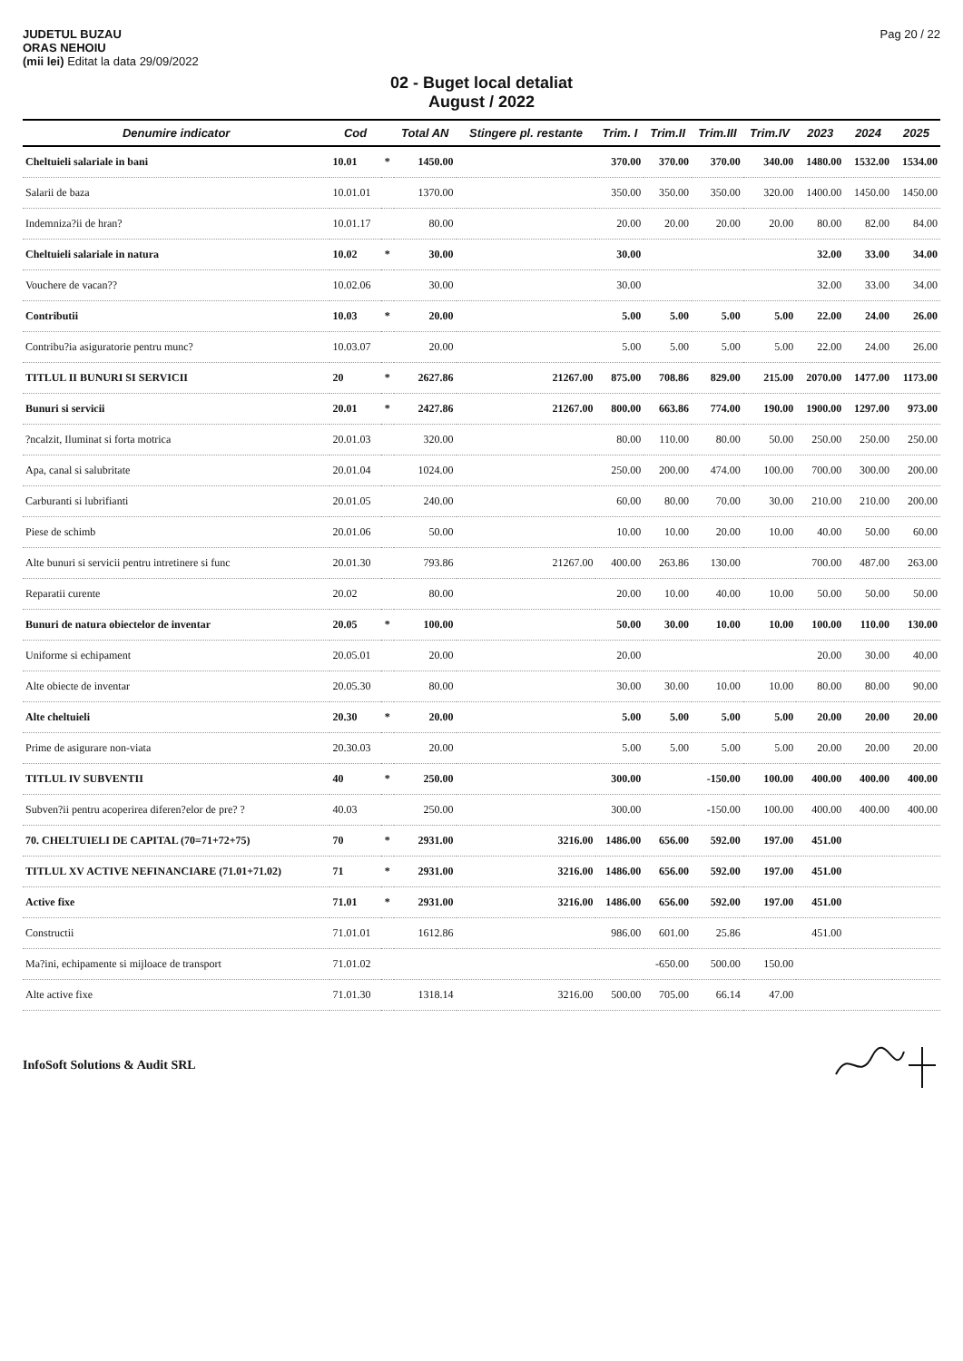JUDETUL BUZAU
ORAS NEHOIU
(mii lei) Editat la data 29/09/2022
Pag 20 / 22
02 - Buget local detaliat
August / 2022
| Denumire indicator | Cod | | Total AN | Stingere pl. restante | Trim. I | Trim.II | Trim.III | Trim.IV | 2023 | 2024 | 2025 |
| --- | --- | --- | --- | --- | --- | --- | --- | --- | --- | --- | --- |
| Cheltuieli salariale in bani | 10.01 | * | 1450.00 | | 370.00 | 370.00 | 370.00 | 340.00 | 1480.00 | 1532.00 | 1534.00 |
| Salarii de baza | 10.01.01 | | 1370.00 | | 350.00 | 350.00 | 350.00 | 320.00 | 1400.00 | 1450.00 | 1450.00 |
| Indemniza?ii de hran? | 10.01.17 | | 80.00 | | 20.00 | 20.00 | 20.00 | 20.00 | 80.00 | 82.00 | 84.00 |
| Cheltuieli salariale in natura | 10.02 | * | 30.00 | | 30.00 | | | | 32.00 | 33.00 | 34.00 |
| Vouchere de vacan?? | 10.02.06 | | 30.00 | | 30.00 | | | | 32.00 | 33.00 | 34.00 |
| Contributii | 10.03 | * | 20.00 | | 5.00 | 5.00 | 5.00 | 5.00 | 22.00 | 24.00 | 26.00 |
| Contribu?ia asiguratorie pentru munc? | 10.03.07 | | 20.00 | | 5.00 | 5.00 | 5.00 | 5.00 | 22.00 | 24.00 | 26.00 |
| TITLUL II BUNURI SI SERVICII | 20 | * | 2627.86 | 21267.00 | 875.00 | 708.86 | 829.00 | 215.00 | 2070.00 | 1477.00 | 1173.00 |
| Bunuri si servicii | 20.01 | * | 2427.86 | 21267.00 | 800.00 | 663.86 | 774.00 | 190.00 | 1900.00 | 1297.00 | 973.00 |
| ?ncalzit, Iluminat si forta motrica | 20.01.03 | | 320.00 | | 80.00 | 110.00 | 80.00 | 50.00 | 250.00 | 250.00 | 250.00 |
| Apa, canal si salubritate | 20.01.04 | | 1024.00 | | 250.00 | 200.00 | 474.00 | 100.00 | 700.00 | 300.00 | 200.00 |
| Carburanti si lubrifianti | 20.01.05 | | 240.00 | | 60.00 | 80.00 | 70.00 | 30.00 | 210.00 | 210.00 | 200.00 |
| Piese de schimb | 20.01.06 | | 50.00 | | 10.00 | 10.00 | 20.00 | 10.00 | 40.00 | 50.00 | 60.00 |
| Alte bunuri si servicii pentru intretinere si func | 20.01.30 | | 793.86 | 21267.00 | 400.00 | 263.86 | 130.00 | | 700.00 | 487.00 | 263.00 |
| Reparatii curente | 20.02 | | 80.00 | | 20.00 | 10.00 | 40.00 | 10.00 | 50.00 | 50.00 | 50.00 |
| Bunuri de natura obiectelor de inventar | 20.05 | * | 100.00 | | 50.00 | 30.00 | 10.00 | 10.00 | 100.00 | 110.00 | 130.00 |
| Uniforme si echipament | 20.05.01 | | 20.00 | | 20.00 | | | | 20.00 | 30.00 | 40.00 |
| Alte obiecte de inventar | 20.05.30 | | 80.00 | | 30.00 | 30.00 | 10.00 | 10.00 | 80.00 | 80.00 | 90.00 |
| Alte cheltuieli | 20.30 | * | 20.00 | | 5.00 | 5.00 | 5.00 | 5.00 | 20.00 | 20.00 | 20.00 |
| Prime de asigurare non-viata | 20.30.03 | | 20.00 | | 5.00 | 5.00 | 5.00 | 5.00 | 20.00 | 20.00 | 20.00 |
| TITLUL IV SUBVENTII | 40 | * | 250.00 | | 300.00 | | -150.00 | 100.00 | 400.00 | 400.00 | 400.00 |
| Subven?ii pentru acoperirea diferen?elor de pre? ? | 40.03 | | 250.00 | | 300.00 | | -150.00 | 100.00 | 400.00 | 400.00 | 400.00 |
| 70. CHELTUIELI DE CAPITAL (70=71+72+75) | 70 | * | 2931.00 | 3216.00 | 1486.00 | 656.00 | 592.00 | 197.00 | 451.00 | | |
| TITLUL XV ACTIVE NEFINANCIARE (71.01+71.02) | 71 | * | 2931.00 | 3216.00 | 1486.00 | 656.00 | 592.00 | 197.00 | 451.00 | | |
| Active fixe | 71.01 | * | 2931.00 | 3216.00 | 1486.00 | 656.00 | 592.00 | 197.00 | 451.00 | | |
| Constructii | 71.01.01 | | 1612.86 | | 986.00 | 601.00 | 25.86 | | 451.00 | | |
| Ma?ini, echipamente si mijloace de transport | 71.01.02 | | | | | -650.00 | 500.00 | 150.00 | | | |
| Alte active fixe | 71.01.30 | | 1318.14 | 3216.00 | 500.00 | 705.00 | 66.14 | 47.00 | | | |
InfoSoft Solutions & Audit SRL